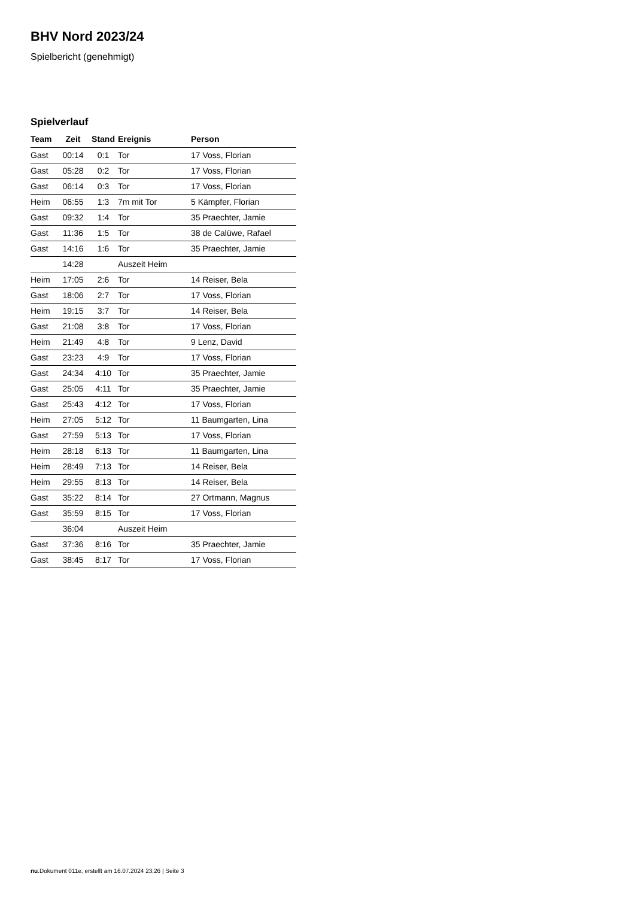BHV Nord 2023/24
Spielbericht (genehmigt)
Spielverlauf
| Team | Zeit | Stand | Ereignis | Person |
| --- | --- | --- | --- | --- |
| Gast | 00:14 | 0:1 | Tor | 17 Voss, Florian |
| Gast | 05:28 | 0:2 | Tor | 17 Voss, Florian |
| Gast | 06:14 | 0:3 | Tor | 17 Voss, Florian |
| Heim | 06:55 | 1:3 | 7m mit Tor | 5 Kämpfer, Florian |
| Gast | 09:32 | 1:4 | Tor | 35 Praechter, Jamie |
| Gast | 11:36 | 1:5 | Tor | 38 de Calüwe, Rafael |
| Gast | 14:16 | 1:6 | Tor | 35 Praechter, Jamie |
| | 14:28 | | Auszeit Heim | |
| Heim | 17:05 | 2:6 | Tor | 14 Reiser, Bela |
| Gast | 18:06 | 2:7 | Tor | 17 Voss, Florian |
| Heim | 19:15 | 3:7 | Tor | 14 Reiser, Bela |
| Gast | 21:08 | 3:8 | Tor | 17 Voss, Florian |
| Heim | 21:49 | 4:8 | Tor | 9 Lenz, David |
| Gast | 23:23 | 4:9 | Tor | 17 Voss, Florian |
| Gast | 24:34 | 4:10 | Tor | 35 Praechter, Jamie |
| Gast | 25:05 | 4:11 | Tor | 35 Praechter, Jamie |
| Gast | 25:43 | 4:12 | Tor | 17 Voss, Florian |
| Heim | 27:05 | 5:12 | Tor | 11 Baumgarten, Lina |
| Gast | 27:59 | 5:13 | Tor | 17 Voss, Florian |
| Heim | 28:18 | 6:13 | Tor | 11 Baumgarten, Lina |
| Heim | 28:49 | 7:13 | Tor | 14 Reiser, Bela |
| Heim | 29:55 | 8:13 | Tor | 14 Reiser, Bela |
| Gast | 35:22 | 8:14 | Tor | 27 Ortmann, Magnus |
| Gast | 35:59 | 8:15 | Tor | 17 Voss, Florian |
| | 36:04 | | Auszeit Heim | |
| Gast | 37:36 | 8:16 | Tor | 35 Praechter, Jamie |
| Gast | 38:45 | 8:17 | Tor | 17 Voss, Florian |
nu.Dokument 011e, erstellt am 16.07.2024 23:26 | Seite 3